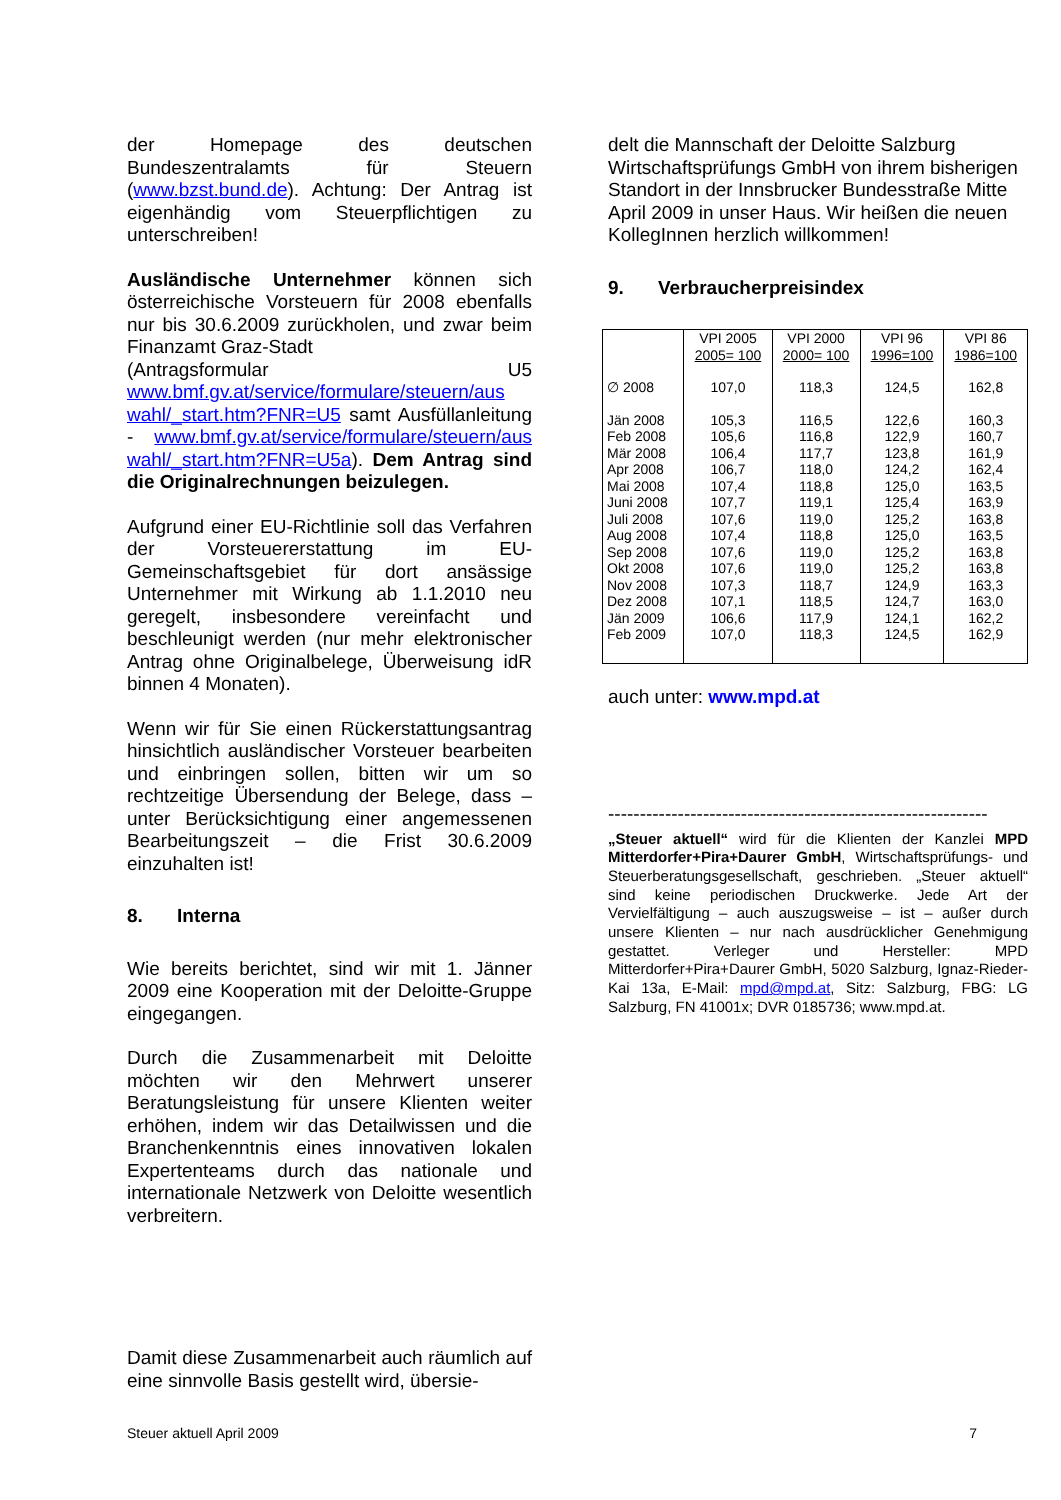der Homepage des deutschen Bundeszentralamts für Steuern (www.bzst.bund.de). Achtung: Der Antrag ist eigenhändig vom Steuerpflichtigen zu unterschreiben!
Ausländische Unternehmer können sich österreichische Vorsteuern für 2008 ebenfalls nur bis 30.6.2009 zurückholen, und zwar beim Finanzamt Graz-Stadt
(Antragsformular U5 www.bmf.gv.at/service/formulare/steuern/aus wahl/_start.htm?FNR=U5 samt Ausfüllanleitung - www.bmf.gv.at/service/formulare/steuern/aus wahl/_start.htm?FNR=U5a). Dem Antrag sind die Originalrechnungen beizulegen.
Aufgrund einer EU-Richtlinie soll das Verfahren der Vorsteuererstattung im EU-Gemeinschaftsgebiet für dort ansässige Unternehmer mit Wirkung ab 1.1.2010 neu geregelt, insbesondere vereinfacht und beschleunigt werden (nur mehr elektronischer Antrag ohne Originalbelege, Überweisung idR binnen 4 Monaten).
Wenn wir für Sie einen Rückerstattungsantrag hinsichtlich ausländischer Vorsteuer bearbeiten und einbringen sollen, bitten wir um so rechtzeitige Übersendung der Belege, dass – unter Berücksichtigung einer angemessenen Bearbeitungszeit – die Frist 30.6.2009 einzuhalten ist!
8. Interna
Wie bereits berichtet, sind wir mit 1. Jänner 2009 eine Kooperation mit der Deloitte-Gruppe eingegangen.
Durch die Zusammenarbeit mit Deloitte möchten wir den Mehrwert unserer Beratungsleistung für unsere Klienten weiter erhöhen, indem wir das Detailwissen und die Branchenkenntnis eines innovativen lokalen Expertenteams durch das nationale und internationale Netzwerk von Deloitte wesentlich verbreitern.
Damit diese Zusammenarbeit auch räumlich auf eine sinnvolle Basis gestellt wird, übersie-
delt die Mannschaft der Deloitte Salzburg Wirtschaftsprüfungs GmbH von ihrem bisherigen Standort in der Innsbrucker Bundesstraße Mitte April 2009 in unser Haus. Wir heißen die neuen KollegInnen herzlich willkommen!
9. Verbraucherpreisindex
| | VPI 2005 2005= 100 | VPI 2000 2000= 100 | VPI 96 1996=100 | VPI 86 1986=100 |
| --- | --- | --- | --- | --- |
| ∅ 2008 | 107,0 | 118,3 | 124,5 | 162,8 |
| Jän 2008 | 105,3 | 116,5 | 122,6 | 160,3 |
| Feb 2008 | 105,6 | 116,8 | 122,9 | 160,7 |
| Mär 2008 | 106,4 | 117,7 | 123,8 | 161,9 |
| Apr 2008 | 106,7 | 118,0 | 124,2 | 162,4 |
| Mai 2008 | 107,4 | 118,8 | 125,0 | 163,5 |
| Juni 2008 | 107,7 | 119,1 | 125,4 | 163,9 |
| Juli 2008 | 107,6 | 119,0 | 125,2 | 163,8 |
| Aug 2008 | 107,4 | 118,8 | 125,0 | 163,5 |
| Sep 2008 | 107,6 | 119,0 | 125,2 | 163,8 |
| Okt 2008 | 107,6 | 119,0 | 125,2 | 163,8 |
| Nov 2008 | 107,3 | 118,7 | 124,9 | 163,3 |
| Dez 2008 | 107,1 | 118,5 | 124,7 | 163,0 |
| Jän 2009 | 106,6 | 117,9 | 124,1 | 162,2 |
| Feb 2009 | 107,0 | 118,3 | 124,5 | 162,9 |
auch unter: www.mpd.at
------------------------------------------------------------
„Steuer aktuell“ wird für die Klienten der Kanzlei MPD Mitterdorfer+Pira+Daurer GmbH, Wirtschaftsprüfungs- und Steuerberatungsgesellschaft, geschrieben. „Steuer aktuell“ sind keine periodischen Druckwerke. Jede Art der Vervielfältigung – auch auszugsweise – ist – außer durch unsere Klienten – nur nach ausdrücklicher Genehmigung gestattet. Verleger und Hersteller: MPD Mitterdorfer+Pira+Daurer GmbH, 5020 Salzburg, Ignaz-Rieder-Kai 13a, E-Mail: mpd@mpd.at, Sitz: Salzburg, FBG: LG Salzburg, FN 41001x; DVR 0185736; www.mpd.at.
Steuer aktuell April 2009 7